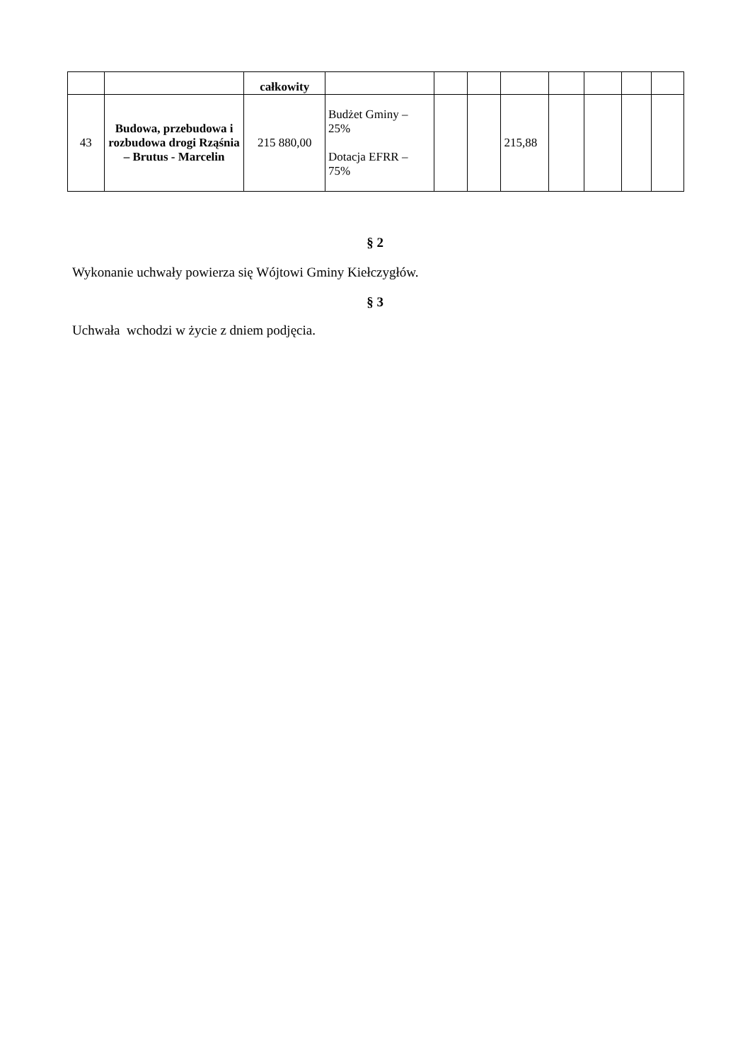| | | całkowity | | | | | | | | |
| 43 | Budowa, przebudowa i rozbudowa drogi Rząśnia – Brutus - Marcelin | 215 880,00 | Budżet Gminy – 25% Dotacja EFRR – 75% | | | 215,88 | | | | |
§ 2
Wykonanie uchwały powierza się Wójtowi Gminy Kiełczygłów.
§ 3
Uchwała wchodzi w życie z dniem podjęcia.